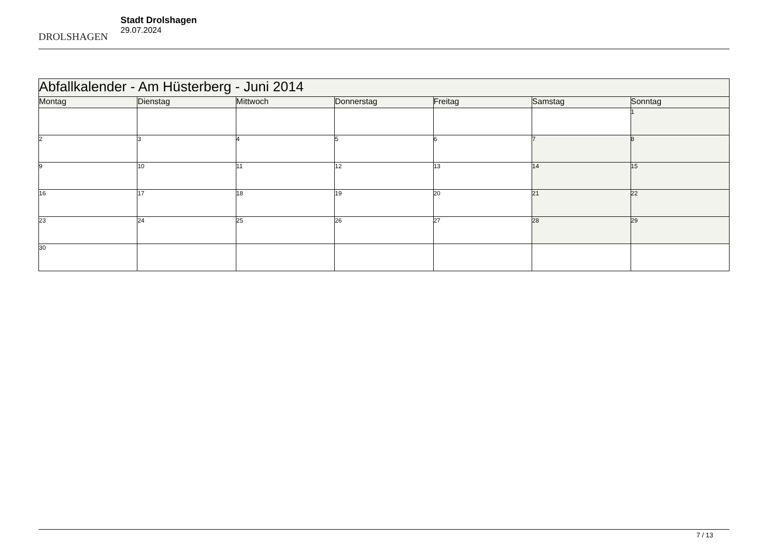DROLSHAGEN
Stadt Drolshagen
29.07.2024
| Abfallkalender - Am Hüsterberg - Juni 2014 | | | | | | |
| --- | --- | --- | --- | --- | --- | --- |
| Montag | Dienstag | Mittwoch | Donnerstag | Freitag | Samstag | Sonntag |
| | | | | | | 1 |
| 2 | 3 | 4 | 5 | 6 | 7 | 8 |
| 9 | 10 | 11 | 12 | 13 | 14 | 15 |
| 16 | 17 | 18 | 19 | 20 | 21 | 22 |
| 23 | 24 | 25 | 26 | 27 | 28 | 29 |
| 30 | | | | | | |
7 / 13